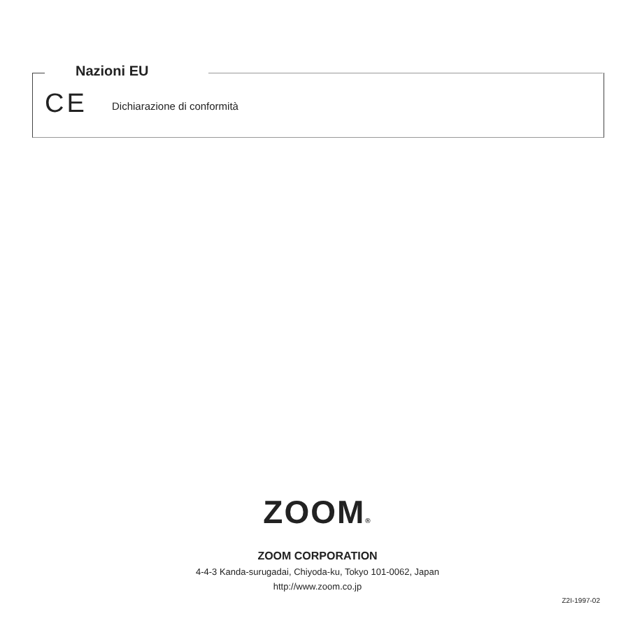Nazioni EU
CE Dichiarazione di conformità
ZOOM®
ZOOM CORPORATION
4-4-3 Kanda-surugadai, Chiyoda-ku, Tokyo 101-0062, Japan
http://www.zoom.co.jp
Z2I-1997-02